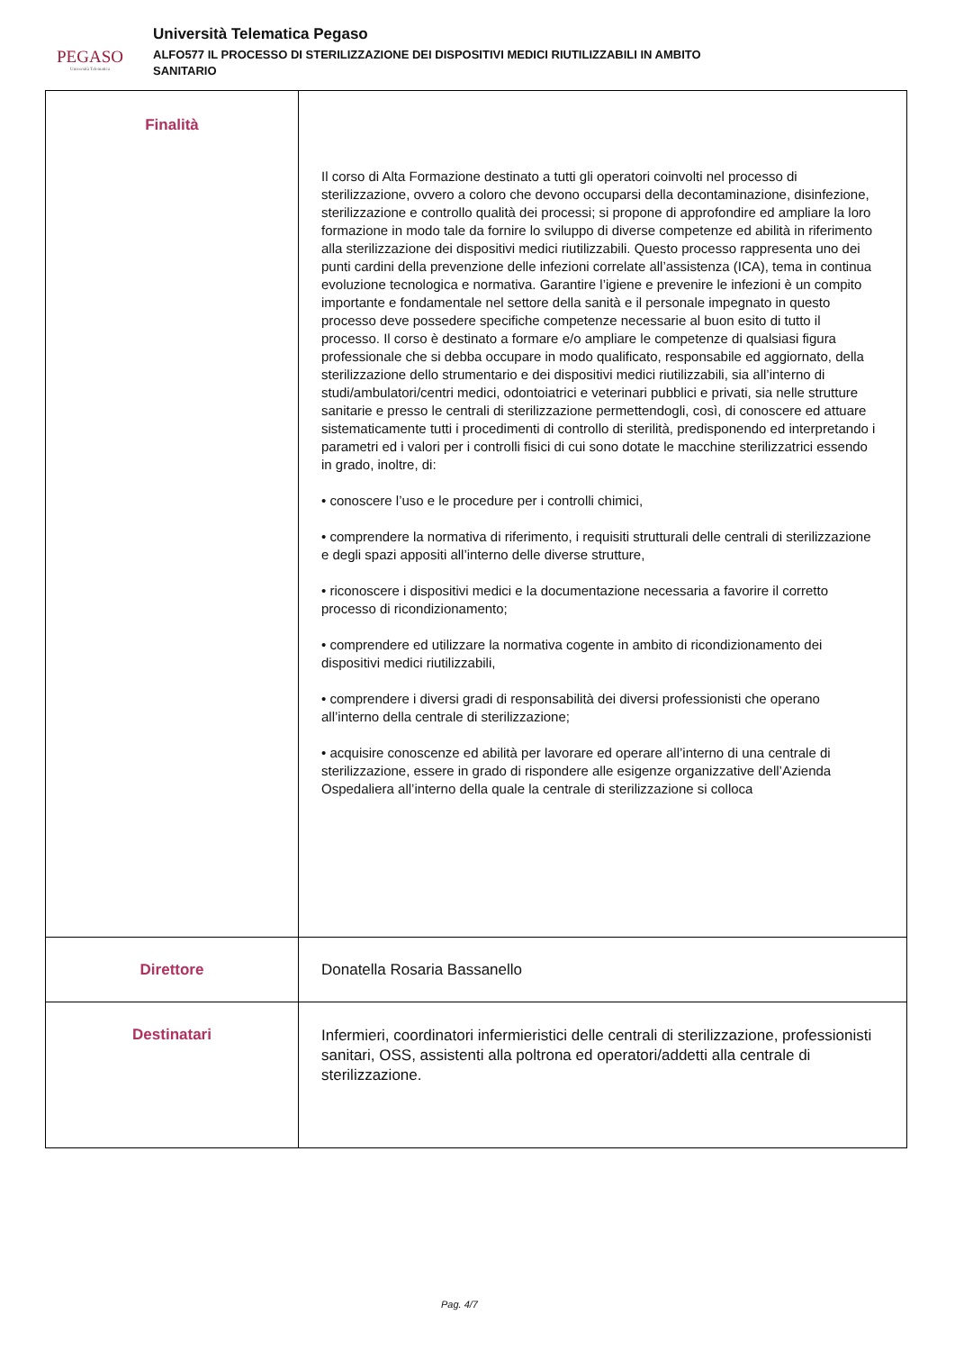PEGASO
Università Telematica
Università Telematica Pegaso
ALFO577 IL PROCESSO DI STERILIZZAZIONE DEI DISPOSITIVI MEDICI RIUTILIZZABILI IN AMBITO
SANITARIO
| Finalità | Il corso di Alta Formazione destinato a tutti gli operatori coinvolti nel processo di sterilizzazione, ovvero a coloro che devono occuparsi della decontaminazione, disinfezione, sterilizzazione e controllo qualità dei processi; si propone di approfondire ed ampliare la loro formazione in modo tale da fornire lo sviluppo di diverse competenze ed abilità in riferimento alla sterilizzazione dei dispositivi medici riutilizzabili. Questo processo rappresenta uno dei punti cardini della prevenzione delle infezioni correlate all’assistenza (ICA), tema in continua evoluzione tecnologica e normativa. Garantire l’igiene e prevenire le infezioni è un compito importante e fondamentale nel settore della sanità e il personale impegnato in questo processo deve possedere specifiche competenze necessarie al buon esito di tutto il processo. Il corso è destinato a formare e/o ampliare le competenze di qualsiasi figura professionale che si debba occupare in modo qualificato, responsabile ed aggiornato, della sterilizzazione dello strumentario e dei dispositivi medici riutilizzabili, sia all’interno di studi/ambulatori/centri medici, odontoiatrici e veterinari pubblici e privati, sia nelle strutture sanitarie e presso le centrali di sterilizzazione permettendogli, così, di conoscere ed attuare sistematicamente tutti i procedimenti di controllo di sterilità, predisponendo ed interpretando i parametri ed i valori per i controlli fisici di cui sono dotate le macchine sterilizzatrici essendo in grado, inoltre, di: • conoscere l’uso e le procedure per i controlli chimici, • comprendere la normativa di riferimento, i requisiti strutturali delle centrali di sterilizzazione e degli spazi appositi all’interno delle diverse strutture, • riconoscere i dispositivi medici e la documentazione necessaria a favorire il corretto processo di ricondizionamento; • comprendere ed utilizzare la normativa cogente in ambito di ricondizionamento dei dispositivi medici riutilizzabili, • comprendere i diversi gradi di responsabilità dei diversi professionisti che operano all’interno della centrale di sterilizzazione; • acquisire conoscenze ed abilità per lavorare ed operare all’interno di una centrale di sterilizzazione, essere in grado di rispondere alle esigenze organizzative dell’Azienda Ospedaliera all’interno della quale la centrale di sterilizzazione si colloca |
| Direttore | Donatella Rosaria Bassanello |
| Destinatari | Infermieri, coordinatori infermieristici delle centrali di sterilizzazione, professionisti sanitari, OSS, assistenti alla poltrona ed operatori/addetti alla centrale di sterilizzazione. |
Pag. 4/7